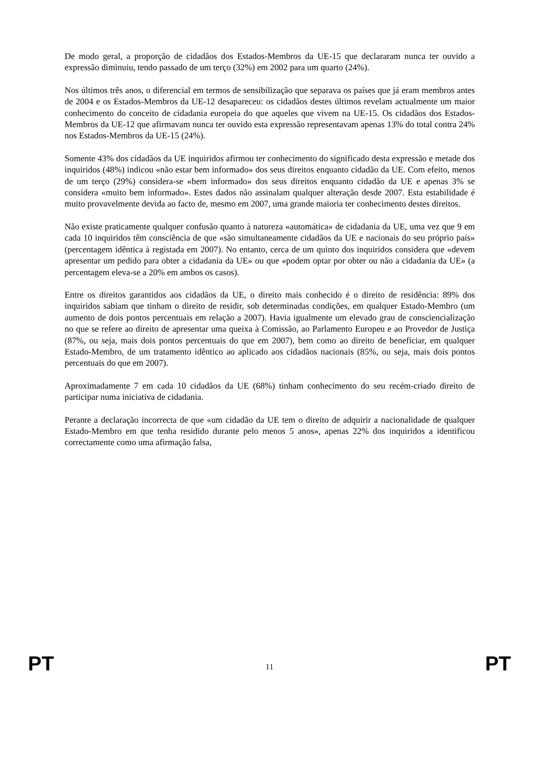De modo geral, a proporção de cidadãos dos Estados-Membros da UE-15 que declararam nunca ter ouvido a expressão diminuiu, tendo passado de um terço (32%) em 2002 para um quarto (24%).
Nos últimos três anos, o diferencial em termos de sensibilização que separava os países que já eram membros antes de 2004 e os Estados-Membros da UE-12 desapareceu: os cidadãos destes últimos revelam actualmente um maior conhecimento do conceito de cidadania europeia do que aqueles que vivem na UE-15. Os cidadãos dos Estados-Membros da UE-12 que afirmavam nunca ter ouvido esta expressão representavam apenas 13% do total contra 24% nos Estados-Membros da UE-15 (24%).
Somente 43% dos cidadãos da UE inquiridos afirmou ter conhecimento do significado desta expressão e metade dos inquiridos (48%) indicou «não estar bem informado» dos seus direitos enquanto cidadão da UE. Com efeito, menos de um terço (29%) considera-se «bem informado» dos seus direitos enquanto cidadão da UE e apenas 3% se considera «muito bem informado». Estes dados não assinalam qualquer alteração desde 2007. Esta estabilidade é muito provavelmente devida ao facto de, mesmo em 2007, uma grande maioria ter conhecimento destes direitos.
Não existe praticamente qualquer confusão quanto à natureza «automática» de cidadania da UE, uma vez que 9 em cada 10 inquiridos têm consciência de que «são simultaneamente cidadãos da UE e nacionais do seu próprio país» (percentagem idêntica à registada em 2007). No entanto, cerca de um quinto dos inquiridos considera que «devem apresentar um pedido para obter a cidadania da UE» ou que «podem optar por obter ou não a cidadania da UE» (a percentagem eleva-se a 20% em ambos os casos).
Entre os direitos garantidos aos cidadãos da UE, o direito mais conhecido é o direito de residência: 89% dos inquiridos sabiam que tinham o direito de residir, sob determinadas condições, em qualquer Estado-Membro (um aumento de dois pontos percentuais em relação a 2007). Havia igualmente um elevado grau de consciencialização no que se refere ao direito de apresentar uma queixa à Comissão, ao Parlamento Europeu e ao Provedor de Justiça (87%, ou seja, mais dois pontos percentuais do que em 2007), bem como ao direito de beneficiar, em qualquer Estado-Membro, de um tratamento idêntico ao aplicado aos cidadãos nacionais (85%, ou seja, mais dois pontos percentuais do que em 2007).
Aproximadamente 7 em cada 10 cidadãos da UE (68%) tinham conhecimento do seu recém-criado direito de participar numa iniciativa de cidadania.
Perante a declaração incorrecta de que «um cidadão da UE tem o direito de adquirir a nacionalidade de qualquer Estado-Membro em que tenha residido durante pelo menos 5 anos», apenas 22% dos inquiridos a identificou correctamente como uma afirmação falsa,
PT 11 PT